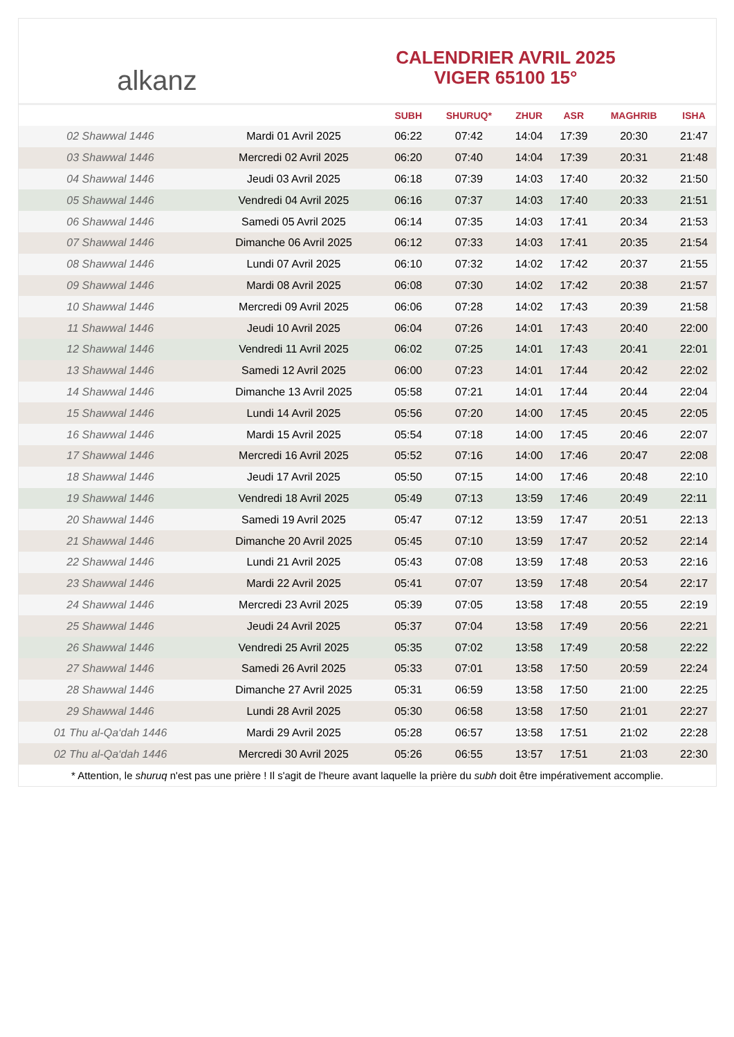alkanz
CALENDRIER AVRIL 2025
VIGER 65100 15°
| | | SUBH | SHURUQ* | ZHUR | ASR | MAGHRIB | ISHA |
| --- | --- | --- | --- | --- | --- | --- | --- |
| 02 Shawwal 1446 | Mardi 01 Avril 2025 | 06:22 | 07:42 | 14:04 | 17:39 | 20:30 | 21:47 |
| 03 Shawwal 1446 | Mercredi 02 Avril 2025 | 06:20 | 07:40 | 14:04 | 17:39 | 20:31 | 21:48 |
| 04 Shawwal 1446 | Jeudi 03 Avril 2025 | 06:18 | 07:39 | 14:03 | 17:40 | 20:32 | 21:50 |
| 05 Shawwal 1446 | Vendredi 04 Avril 2025 | 06:16 | 07:37 | 14:03 | 17:40 | 20:33 | 21:51 |
| 06 Shawwal 1446 | Samedi 05 Avril 2025 | 06:14 | 07:35 | 14:03 | 17:41 | 20:34 | 21:53 |
| 07 Shawwal 1446 | Dimanche 06 Avril 2025 | 06:12 | 07:33 | 14:03 | 17:41 | 20:35 | 21:54 |
| 08 Shawwal 1446 | Lundi 07 Avril 2025 | 06:10 | 07:32 | 14:02 | 17:42 | 20:37 | 21:55 |
| 09 Shawwal 1446 | Mardi 08 Avril 2025 | 06:08 | 07:30 | 14:02 | 17:42 | 20:38 | 21:57 |
| 10 Shawwal 1446 | Mercredi 09 Avril 2025 | 06:06 | 07:28 | 14:02 | 17:43 | 20:39 | 21:58 |
| 11 Shawwal 1446 | Jeudi 10 Avril 2025 | 06:04 | 07:26 | 14:01 | 17:43 | 20:40 | 22:00 |
| 12 Shawwal 1446 | Vendredi 11 Avril 2025 | 06:02 | 07:25 | 14:01 | 17:43 | 20:41 | 22:01 |
| 13 Shawwal 1446 | Samedi 12 Avril 2025 | 06:00 | 07:23 | 14:01 | 17:44 | 20:42 | 22:02 |
| 14 Shawwal 1446 | Dimanche 13 Avril 2025 | 05:58 | 07:21 | 14:01 | 17:44 | 20:44 | 22:04 |
| 15 Shawwal 1446 | Lundi 14 Avril 2025 | 05:56 | 07:20 | 14:00 | 17:45 | 20:45 | 22:05 |
| 16 Shawwal 1446 | Mardi 15 Avril 2025 | 05:54 | 07:18 | 14:00 | 17:45 | 20:46 | 22:07 |
| 17 Shawwal 1446 | Mercredi 16 Avril 2025 | 05:52 | 07:16 | 14:00 | 17:46 | 20:47 | 22:08 |
| 18 Shawwal 1446 | Jeudi 17 Avril 2025 | 05:50 | 07:15 | 14:00 | 17:46 | 20:48 | 22:10 |
| 19 Shawwal 1446 | Vendredi 18 Avril 2025 | 05:49 | 07:13 | 13:59 | 17:46 | 20:49 | 22:11 |
| 20 Shawwal 1446 | Samedi 19 Avril 2025 | 05:47 | 07:12 | 13:59 | 17:47 | 20:51 | 22:13 |
| 21 Shawwal 1446 | Dimanche 20 Avril 2025 | 05:45 | 07:10 | 13:59 | 17:47 | 20:52 | 22:14 |
| 22 Shawwal 1446 | Lundi 21 Avril 2025 | 05:43 | 07:08 | 13:59 | 17:48 | 20:53 | 22:16 |
| 23 Shawwal 1446 | Mardi 22 Avril 2025 | 05:41 | 07:07 | 13:59 | 17:48 | 20:54 | 22:17 |
| 24 Shawwal 1446 | Mercredi 23 Avril 2025 | 05:39 | 07:05 | 13:58 | 17:48 | 20:55 | 22:19 |
| 25 Shawwal 1446 | Jeudi 24 Avril 2025 | 05:37 | 07:04 | 13:58 | 17:49 | 20:56 | 22:21 |
| 26 Shawwal 1446 | Vendredi 25 Avril 2025 | 05:35 | 07:02 | 13:58 | 17:49 | 20:58 | 22:22 |
| 27 Shawwal 1446 | Samedi 26 Avril 2025 | 05:33 | 07:01 | 13:58 | 17:50 | 20:59 | 22:24 |
| 28 Shawwal 1446 | Dimanche 27 Avril 2025 | 05:31 | 06:59 | 13:58 | 17:50 | 21:00 | 22:25 |
| 29 Shawwal 1446 | Lundi 28 Avril 2025 | 05:30 | 06:58 | 13:58 | 17:50 | 21:01 | 22:27 |
| 01 Thu al-Qa‘dah 1446 | Mardi 29 Avril 2025 | 05:28 | 06:57 | 13:58 | 17:51 | 21:02 | 22:28 |
| 02 Thu al-Qa‘dah 1446 | Mercredi 30 Avril 2025 | 05:26 | 06:55 | 13:57 | 17:51 | 21:03 | 22:30 |
* Attention, le shuruq n'est pas une prière ! Il s'agit de l'heure avant laquelle la prière du subh doit être impérativement accomplie.